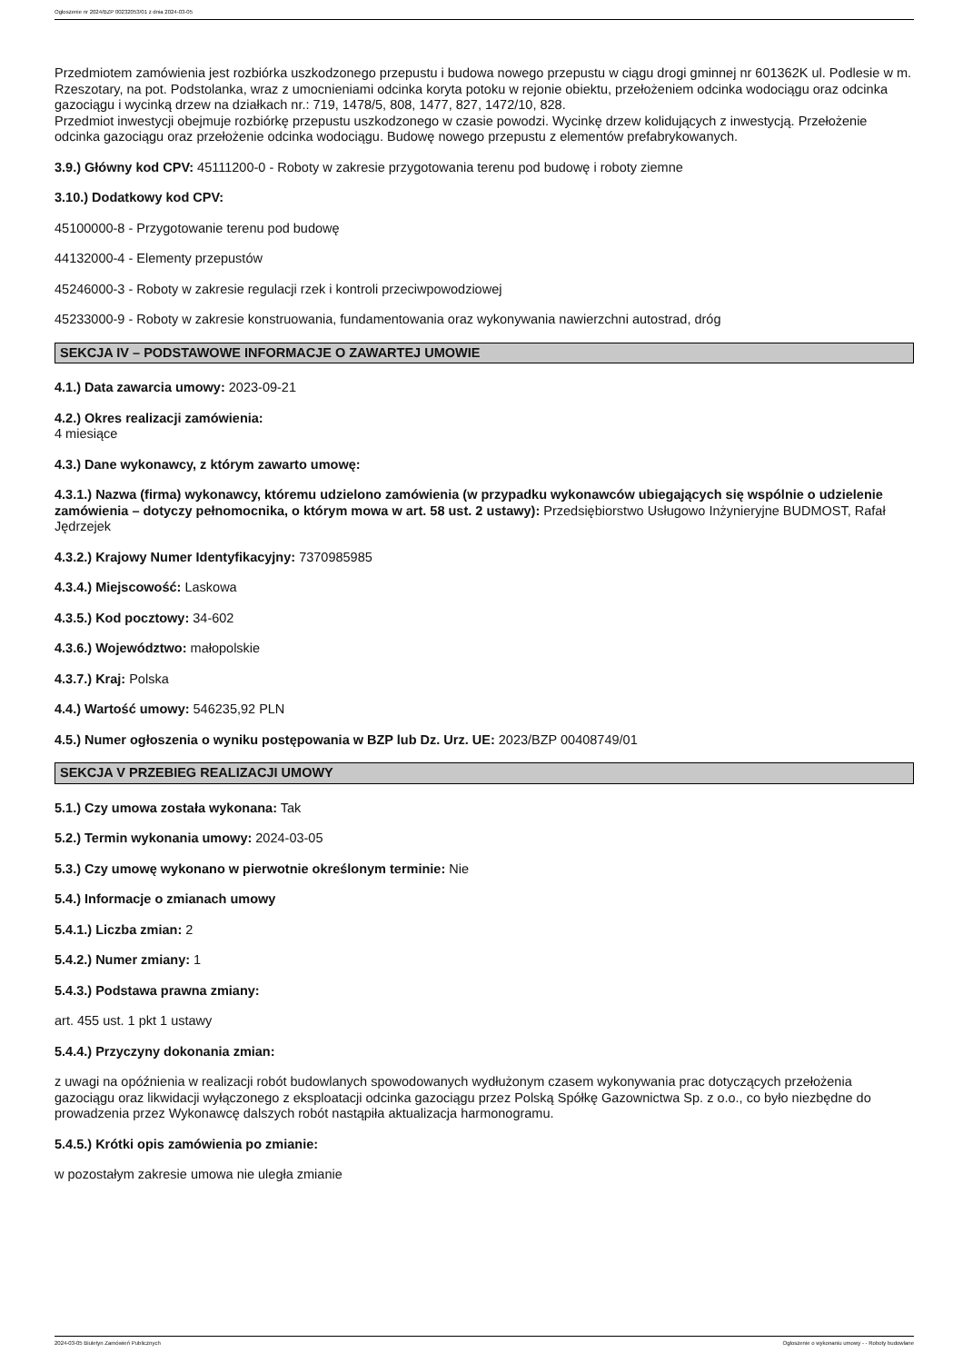Ogłoszenie nr 2024/BZP 00232053/01 z dnia 2024-03-05
Przedmiotem zamówienia jest rozbiórka uszkodzonego przepustu i budowa nowego przepustu w ciągu drogi gminnej nr 601362K ul. Podlesie w m. Rzeszotary, na pot. Podstolanka, wraz z umocnieniami odcinka koryta potoku w rejonie obiektu, przełożeniem odcinka wodociągu oraz odcinka gazociągu i wycinką drzew na działkach nr.: 719, 1478/5, 808, 1477, 827, 1472/10, 828.
Przedmiot inwestycji obejmuje rozbiórkę przepustu uszkodzonego w czasie powodzi. Wycinkę drzew kolidujących z inwestycją. Przełożenie odcinka gazociągu oraz przełożenie odcinka wodociągu. Budowę nowego przepustu z elementów prefabrykowanych.
3.9.) Główny kod CPV: 45111200-0 - Roboty w zakresie przygotowania terenu pod budowę i roboty ziemne
3.10.) Dodatkowy kod CPV:
45100000-8 - Przygotowanie terenu pod budowę
44132000-4 - Elementy przepustów
45246000-3 - Roboty w zakresie regulacji rzek i kontroli przeciwpowodziowej
45233000-9 - Roboty w zakresie konstruowania, fundamentowania oraz wykonywania nawierzchni autostrad, dróg
SEKCJA IV – PODSTAWOWE INFORMACJE O ZAWARTEJ UMOWIE
4.1.) Data zawarcia umowy: 2023-09-21
4.2.) Okres realizacji zamówienia:
4 miesiące
4.3.) Dane wykonawcy, z którym zawarto umowę:
4.3.1.) Nazwa (firma) wykonawcy, któremu udzielono zamówienia (w przypadku wykonawców ubiegających się wspólnie o udzielenie zamówienia – dotyczy pełnomocnika, o którym mowa w art. 58 ust. 2 ustawy): Przedsiębiorstwo Usługowo Inżynieryjne BUDMOST, Rafał Jędrzejek
4.3.2.) Krajowy Numer Identyfikacyjny: 7370985985
4.3.4.) Miejscowość: Laskowa
4.3.5.) Kod pocztowy: 34-602
4.3.6.) Województwo: małopolskie
4.3.7.) Kraj: Polska
4.4.) Wartość umowy: 546235,92 PLN
4.5.) Numer ogłoszenia o wyniku postępowania w BZP lub Dz. Urz. UE: 2023/BZP 00408749/01
SEKCJA V PRZEBIEG REALIZACJI UMOWY
5.1.) Czy umowa została wykonana: Tak
5.2.) Termin wykonania umowy: 2024-03-05
5.3.) Czy umowę wykonano w pierwotnie określonym terminie: Nie
5.4.) Informacje o zmianach umowy
5.4.1.) Liczba zmian: 2
5.4.2.) Numer zmiany: 1
5.4.3.) Podstawa prawna zmiany:
art. 455 ust. 1 pkt 1 ustawy
5.4.4.) Przyczyny dokonania zmian:
z uwagi na opóźnienia w realizacji robót budowlanych spowodowanych wydłużonym czasem wykonywania prac dotyczących przełożenia gazociągu oraz likwidacji wyłączonego z eksploatacji odcinka gazociągu przez Polską Spółkę Gazownictwa Sp. z o.o., co było niezbędne do prowadzenia przez Wykonawcę dalszych robót nastąpiła aktualizacja harmonogramu.
5.4.5.) Krótki opis zamówienia po zmianie:
w pozostałym zakresie umowa nie uległa zmianie
2024-03-05 Biuletyn Zamówień Publicznych Ogłoszenie o wykonaniu umowy - - Roboty budowlane